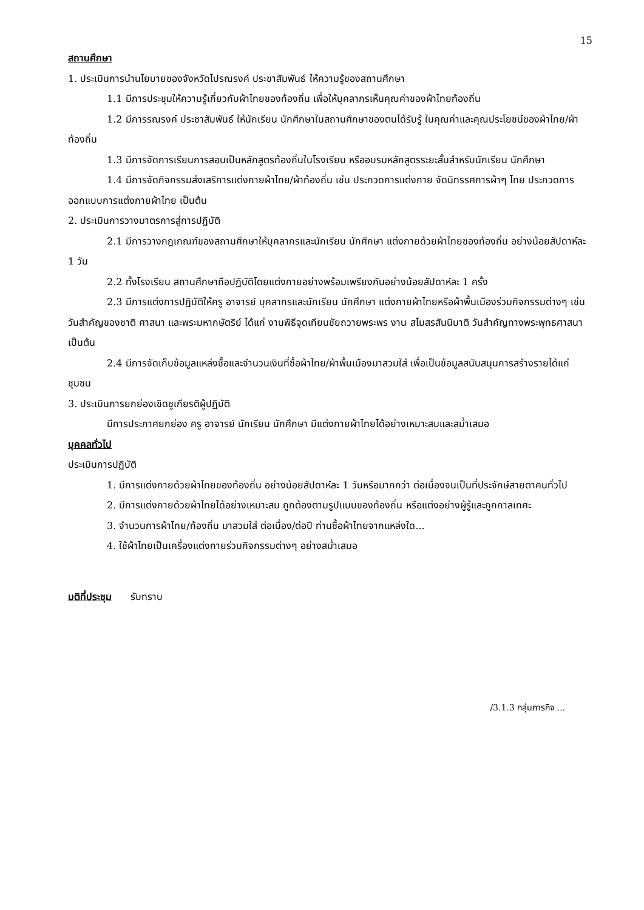15
สถานศึกษา
1. ประเมินการนำนโยบายของจังหวัดไปรณรงค์ ประชาสัมพันธ์ ให้ความรู้ของสถานศึกษา
1.1 มีการประชุมให้ความรู้เกี่ยวกับผ้าไทยของท้องถิ่น เพื่อให้บุคลากรเห็นคุณค่าของผ้าไทยท้องถิ่น
1.2 มีการรณรงค์ ประชาสัมพันธ์ ให้นักเรียน นักศึกษาในสถานศึกษาของตนได้รับรู้ ในคุณค่าและคุณประโยชน์ของผ้าไทย/ผ้าท้องถิ่น
1.3 มีการจัดการเรียนการสอนเป็นหลักสูตรท้องถิ่นในโรงเรียน หรืออบรมหลักสูตรระยะสั้นสำหรับนักเรียน นักศึกษา
1.4 มีการจัดกิจกรรมส่งเสริการแต่งกายผ้าไทย/ผ้าท้องถิ่น เช่น ประกวดการแต่งกาย จัดนิทรรศการผ้าๆ ไทย ประกวดการออกแบบการแต่งกายผ้าไทย เป็นต้น
2. ประเมินการวางมาตรการสู่การปฏิบัติ
2.1 มีการวางกฎเกณฑ์ของสถานศึกษาให้บุคลากรและนักเรียน นักศึกษา แต่งกายด้วยผ้าไทยของท้องถิ่น อย่างน้อยสัปดาห์ละ 1 วัน
2.2 ทั้งโรงเรียน สถานศึกษาถือปฏิบัติโดยแต่งกายอย่างพร้อมเพรียงกันอย่างน้อยสัปดาห์ละ 1 ครั้ง
2.3 มีการแต่งการปฏิบัติให้ครู อาจารย์ บุคลากรและนักเรียน นักศึกษา แต่งกายผ้าไทยหรือผ้าพื้นเมืองร่วมกิจกรรมต่างๆ เช่น วันสำคัญของชาติ ศาสนา และพระมหากษัตริย์ ได้แก่ งานพิธีจุดเทียนชัยถวายพระพร งาน สโมสรสันนิบาติ วันสำคัญทางพระพุทธศาสนา เป็นต้น
2.4 มีการจัดเก็บข้อมูลแหล่งซื้อและจำนวนเงินที่ซื้อผ้าไทย/ผ้าพื้นเมืองมาสวมใส่ เพื่อเป็นข้อมูลสนับสนุนการสร้างรายได้แก่ชุมชน
3. ประเมินการยกย่องเชิดชูเกียรติผู้ปฏิบัติ
มีการประกาศยกย่อง ครู อาจารย์ นักเรียน นักศึกษา มีแต่งกายผ้าไทยได้อย่างเหมาะสมและสม่ำเสมอ
บุคคลทั่วไป
ประเมินการปฏิบัติ
1. มีการแต่งกายด้วยผ้าไทยของท้องถิ่น อย่างน้อยสัปดาห์ละ 1 วันหรือมากกว่า ต่อเนื่องจนเป็นที่ประจักษ์สายตาคนทั่วไป
2. มีการแต่งกายด้วยผ้าไทยได้อย่างเหมาะสม ถูกต้องตามรูปแบบของท้องถิ่น หรือแต่งอย่างผู้รู้และถูกกาลเทศะ
3. จำนวนการผ้าไทย/ท้องถิ่น มาสวมใส่ ต่อเนื่อง/ต่อปี ท่านซื้อผ้าไทยจากแหล่งใด...
4. ใช้ผ้าไทยเป็นเครื่องแต่งกายร่วมกิจกรรมต่างๆ อย่างสม่ำเสมอ
มติที่ประชุม รับทราบ
/3.1.3 กลุ่มภารกิจ ...